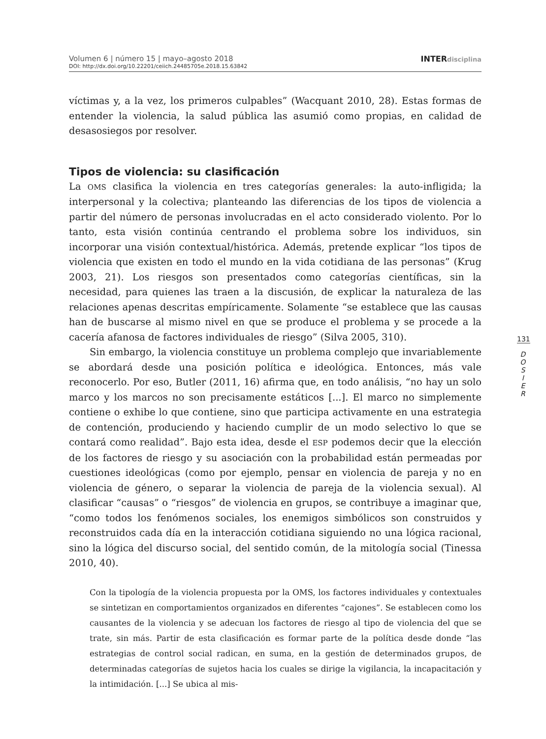Volumen 6 | número 15 | mayo–agosto 2018
DOI: http://dx.doi.org/10.22201/ceiich.24485705e.2018.15.63842
INTERdisciplina
víctimas y, a la vez, los primeros culpables” (Wacquant 2010, 28). Estas formas de entender la violencia, la salud pública las asumió como propias, en calidad de desasosiegos por resolver.
Tipos de violencia: su clasificación
La OMS clasifica la violencia en tres categorías generales: la auto-infligida; la interpersonal y la colectiva; planteando las diferencias de los tipos de violencia a partir del número de personas involucradas en el acto considerado violento. Por lo tanto, esta visión continúa centrando el problema sobre los individuos, sin incorporar una visión contextual/histórica. Además, pretende explicar “los tipos de violencia que existen en todo el mundo en la vida cotidiana de las personas” (Krug 2003, 21). Los riesgos son presentados como categorías científicas, sin la necesidad, para quienes las traen a la discusión, de explicar la naturaleza de las relaciones apenas descritas empíricamente. Solamente “se establece que las causas han de buscarse al mismo nivel en que se produce el problema y se procede a la cacería afanosa de factores individuales de riesgo” (Silva 2005, 310).
Sin embargo, la violencia constituye un problema complejo que invariablemente se abordará desde una posición política e ideológica. Entonces, más vale reconocerlo. Por eso, Butler (2011, 16) afirma que, en todo análisis, “no hay un solo marco y los marcos no son precisamente estáticos [...]. El marco no simplemente contiene o exhibe lo que contiene, sino que participa activamente en una estrategia de contención, produciendo y haciendo cumplir de un modo selectivo lo que se contará como realidad”. Bajo esta idea, desde el ESP podemos decir que la elección de los factores de riesgo y su asociación con la probabilidad están permeadas por cuestiones ideológicas (como por ejemplo, pensar en violencia de pareja y no en violencia de género, o separar la violencia de pareja de la violencia sexual). Al clasificar “causas” o “riesgos” de violencia en grupos, se contribuye a imaginar que, “como todos los fenómenos sociales, los enemigos simbólicos son construidos y reconstruidos cada día en la interacción cotidiana siguiendo no una lógica racional, sino la lógica del discurso social, del sentido común, de la mitología social (Tinessa 2010, 40).
Con la tipología de la violencia propuesta por la OMS, los factores individuales y contextuales se sintetizan en comportamientos organizados en diferentes “cajones”. Se establecen como los causantes de la violencia y se adecuan los factores de riesgo al tipo de violencia del que se trate, sin más. Partir de esta clasificación es formar parte de la política desde donde “las estrategias de control social radican, en suma, en la gestión de determinados grupos, de determinadas categorías de sujetos hacia los cuales se dirige la vigilancia, la incapacitación y la intimidación. [...] Se ubica al mis-
131
D
O
S
I
E
R